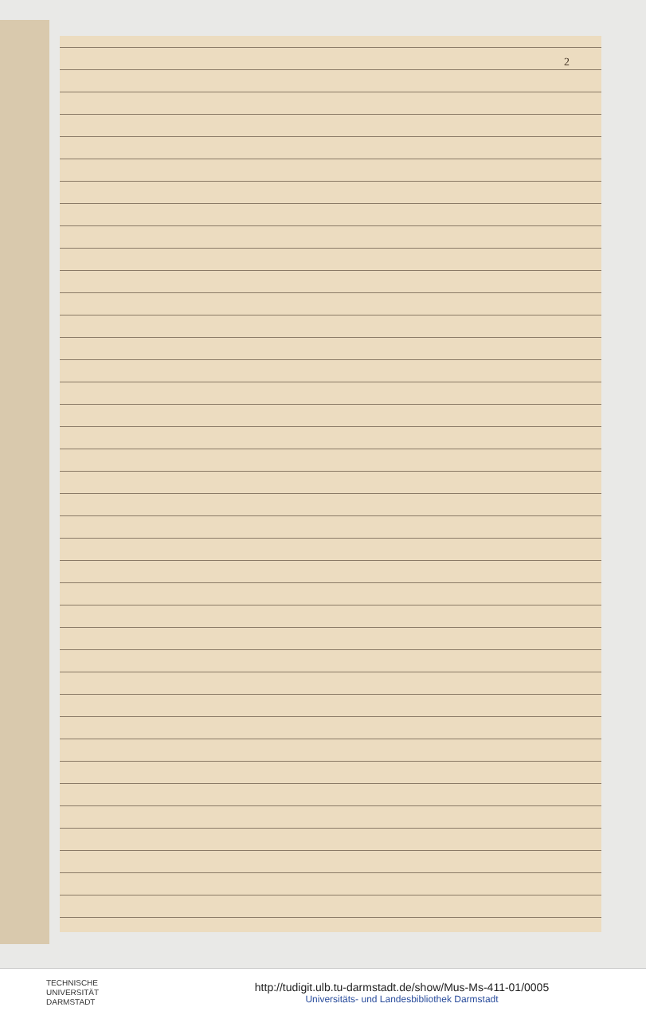2
TECHNISCHE
UNIVERSITÄT
DARMSTADT
http://tudigit.ulb.tu-darmstadt.de/show/Mus-Ms-411-01/0005
Universitäts- und Landesbibliothek Darmstadt